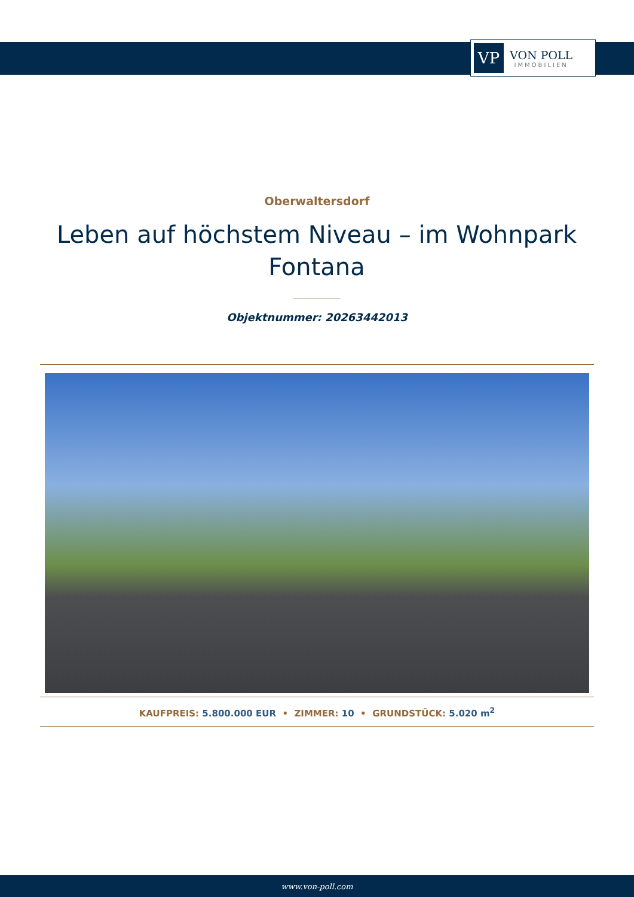VP
VON POLL
IMMOBILIEN
Oberwaltersdorf
Leben auf höchstem Niveau – im Wohnpark Fontana
Objektnummer: 20263442013
KAUFPREIS: 5.800.000 EUR • ZIMMER: 10 • GRUNDSTÜCK: 5.020 m<sup>2</sup>
www.von-poll.com